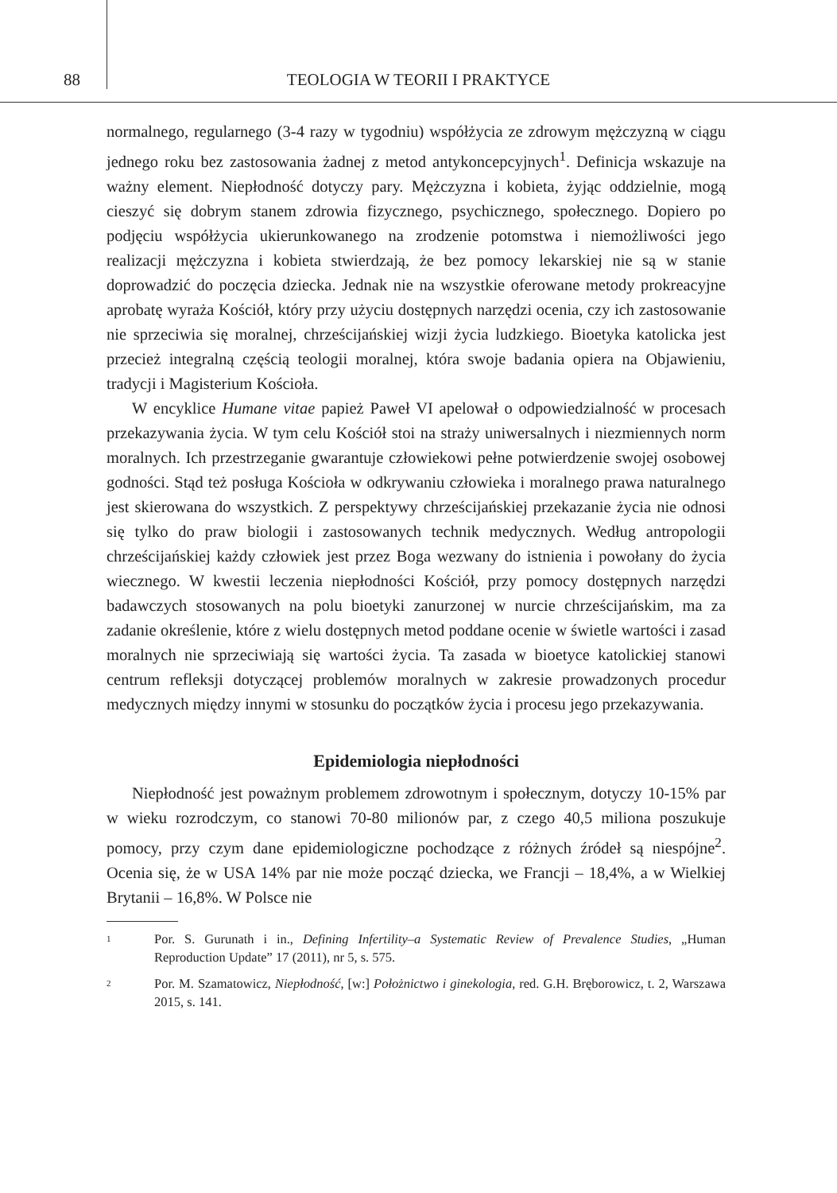88 TEOLOGIA W TEORII I PRAKTYCE
normalnego, regularnego (3-4 razy w tygodniu) współżycia ze zdrowym mężczyzną w ciągu jednego roku bez zastosowania żadnej z metod antykoncepcyjnych<sup>1</sup>. Definicja wskazuje na ważny element. Niepłodność dotyczy pary. Mężczyzna i kobieta, żyjąc oddzielnie, mogą cieszyć się dobrym stanem zdrowia fizycznego, psychicznego, społecznego. Dopiero po podjęciu współżycia ukierunkowanego na zrodzenie potomstwa i niemożliwości jego realizacji mężczyzna i kobieta stwierdzają, że bez pomocy lekarskiej nie są w stanie doprowadzić do poczęcia dziecka. Jednak nie na wszystkie oferowane metody prokreacyjne aprobatę wyraża Kościół, który przy użyciu dostępnych narzędzi ocenia, czy ich zastosowanie nie sprzeciwia się moralnej, chrześcijańskiej wizji życia ludzkiego. Bioetyka katolicka jest przecież integralną częścią teologii moralnej, która swoje badania opiera na Objawieniu, tradycji i Magisterium Kościoła.
W encyklice Humane vitae papież Paweł VI apelował o odpowiedzialność w procesach przekazywania życia. W tym celu Kościół stoi na straży uniwersalnych i niezmiennych norm moralnych. Ich przestrzeganie gwarantuje człowiekowi pełne potwierdzenie swojej osobowej godności. Stąd też posługa Kościoła w odkrywaniu człowieka i moralnego prawa naturalnego jest skierowana do wszystkich. Z perspektywy chrześcijańskiej przekazanie życia nie odnosi się tylko do praw biologii i zastosowanych technik medycznych. Według antropologii chrześcijańskiej każdy człowiek jest przez Boga wezwany do istnienia i powołany do życia wiecznego. W kwestii leczenia niepłodności Kościół, przy pomocy dostępnych narzędzi badawczych stosowanych na polu bioetyki zanurzonej w nurcie chrześcijańskim, ma za zadanie określenie, które z wielu dostępnych metod poddane ocenie w świetle wartości i zasad moralnych nie sprzeciwiają się wartości życia. Ta zasada w bioetyce katolickiej stanowi centrum refleksji dotyczącej problemów moralnych w zakresie prowadzonych procedur medycznych między innymi w stosunku do początków życia i procesu jego przekazywania.
Epidemiologia niepłodności
Niepłodność jest poważnym problemem zdrowotnym i społecznym, dotyczy 10-15% par w wieku rozrodczym, co stanowi 70-80 milionów par, z czego 40,5 miliona poszukuje pomocy, przy czym dane epidemiologiczne pochodzące z różnych źródeł są niespójne<sup>2</sup>. Ocenia się, że w USA 14% par nie może począć dziecka, we Francji – 18,4%, a w Wielkiej Brytanii – 16,8%. W Polsce nie
1 Por. S. Gurunath i in., Defining Infertility–a Systematic Review of Prevalence Studies, „Human Reproduction Update” 17 (2011), nr 5, s. 575.
2 Por. M. Szamatowicz, Niepłodność, [w:] Położnictwo i ginekologia, red. G.H. Bręborowicz, t. 2, Warszawa 2015, s. 141.